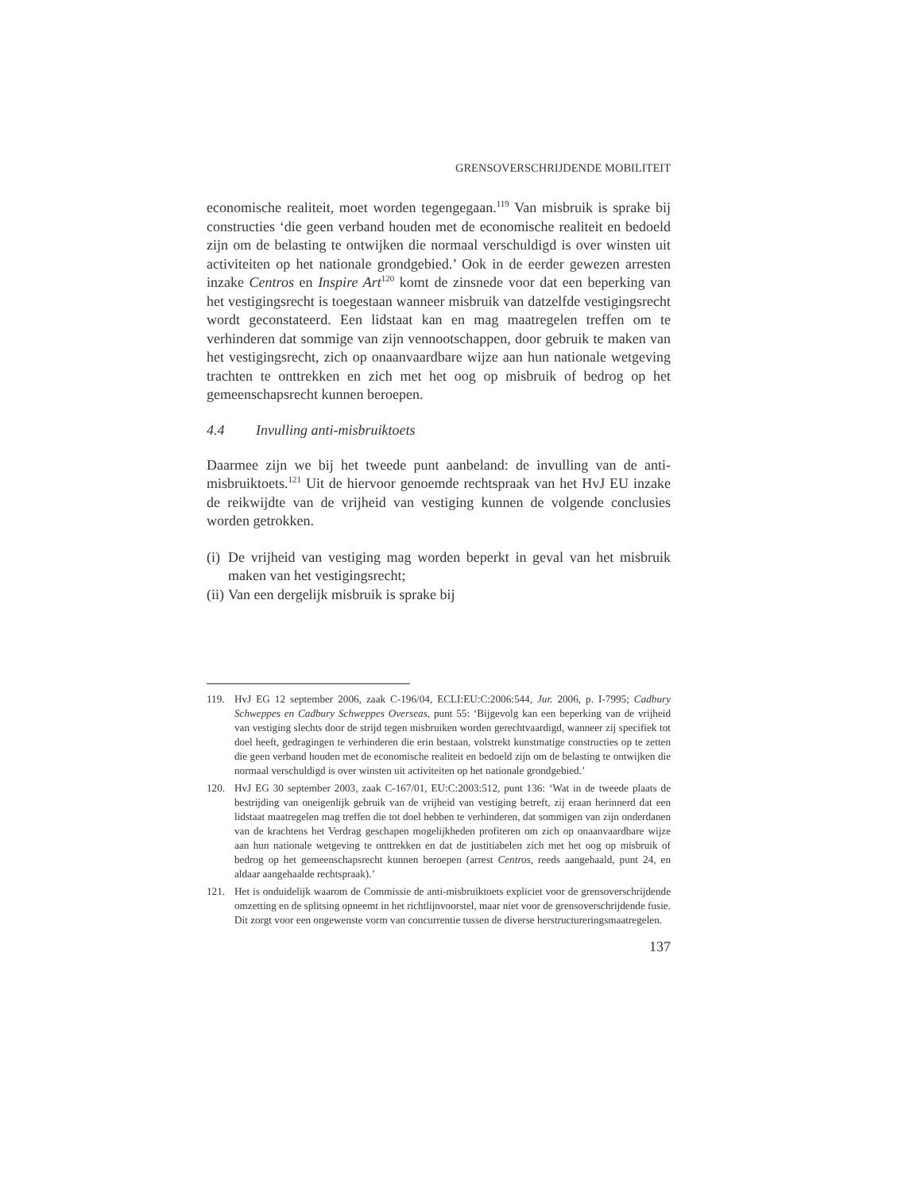GRENSOVERSCHRIJDENDE MOBILITEIT
economische realiteit, moet worden tegengegaan.<sup>119</sup> Van misbruik is sprake bij constructies ‘die geen verband houden met de economische realiteit en bedoeld zijn om de belasting te ontwijken die normaal verschuldigd is over winsten uit activiteiten op het nationale grondgebied.’ Ook in de eerder gewezen arresten inzake Centros en Inspire Art<sup>120</sup> komt de zinsnede voor dat een beperking van het vestigingsrecht is toegestaan wanneer misbruik van datzelfde vestigingsrecht wordt geconstateerd. Een lidstaat kan en mag maatregelen treffen om te verhinderen dat sommige van zijn vennootschappen, door gebruik te maken van het vestigingsrecht, zich op onaanvaardbare wijze aan hun nationale wetgeving trachten te onttrekken en zich met het oog op misbruik of bedrog op het gemeenschapsrecht kunnen beroepen.
4.4 Invulling anti-misbruiktoets
Daarmee zijn we bij het tweede punt aanbeland: de invulling van de anti-misbruiktoets.<sup>121</sup> Uit de hiervoor genoemde rechtspraak van het HvJ EU inzake de reikwijdte van de vrijheid van vestiging kunnen de volgende conclusies worden getrokken.
(i) De vrijheid van vestiging mag worden beperkt in geval van het misbruik maken van het vestigingsrecht;
(ii) Van een dergelijk misbruik is sprake bij
119. HvJ EG 12 september 2006, zaak C-196/04, ECLI:EU:C:2006:544, Jur. 2006, p. I-7995; Cadbury Schweppes en Cadbury Schweppes Overseas, punt 55: ‘Bijgevolg kan een beperking van de vrijheid van vestiging slechts door de strijd tegen misbruiken worden gerechtvaardigd, wanneer zij specifiek tot doel heeft, gedragingen te verhinderen die erin bestaan, volstrekt kunstmatige constructies op te zetten die geen verband houden met de economische realiteit en bedoeld zijn om de belasting te ontwijken die normaal verschuldigd is over winsten uit activiteiten op het nationale grondgebied.’
120. HvJ EG 30 september 2003, zaak C-167/01, EU:C:2003:512, punt 136: ‘Wat in de tweede plaats de bestrijding van oneigenlijk gebruik van de vrijheid van vestiging betreft, zij eraan herinnerd dat een lidstaat maatregelen mag treffen die tot doel hebben te verhinderen, dat sommigen van zijn onderdanen van de krachtens het Verdrag geschapen mogelijkheden profiteren om zich op onaanvaardbare wijze aan hun nationale wetgeving te onttrekken en dat de justitiabelen zich met het oog op misbruik of bedrog op het gemeenschapsrecht kunnen beroepen (arrest Centros, reeds aangehaald, punt 24, en aldaar aangehaalde rechtspraak).’
121. Het is onduidelijk waarom de Commissie de anti-misbruiktoets expliciet voor de grensoverschrijdende omzetting en de splitsing opneemt in het richtlijnvoorstel, maar niet voor de grensoverschrijdende fusie. Dit zorgt voor een ongewenste vorm van concurrentie tussen de diverse herstructureringsmaatregelen.
137